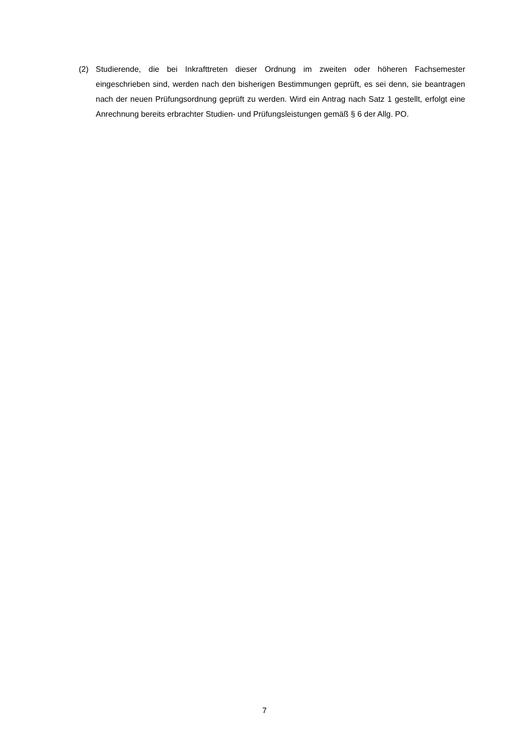(2) Studierende, die bei Inkrafttreten dieser Ordnung im zweiten oder höheren Fachsemester eingeschrieben sind, werden nach den bisherigen Bestimmungen geprüft, es sei denn, sie beantragen nach der neuen Prüfungsordnung geprüft zu werden. Wird ein Antrag nach Satz 1 gestellt, erfolgt eine Anrechnung bereits erbrachter Studien- und Prüfungsleistungen gemäß § 6 der Allg. PO.
7